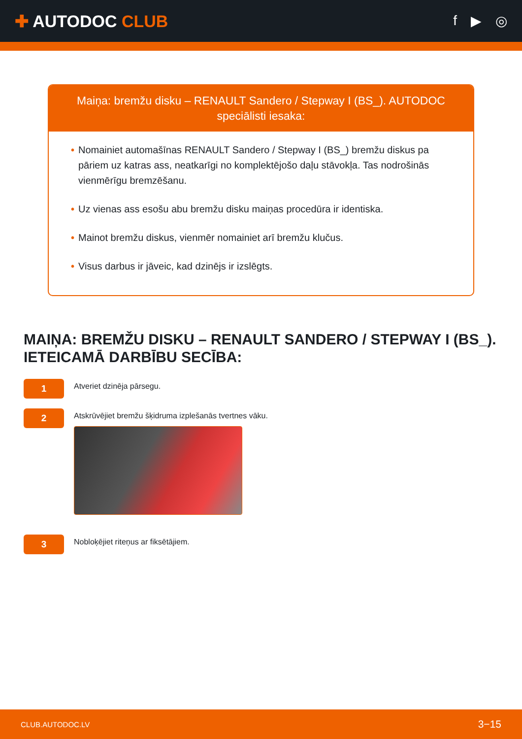✚ AUTODOC CLUB
f ▶ ◎
Maiņa: bremžu disku – RENAULT Sandero / Stepway I (BS_). AUTODOC speciālisti iesaka:
• Nomainiet automašīnas RENAULT Sandero / Stepway I (BS_) bremžu diskus pa pāriem uz katras ass, neatkarīgi no komplektējošo daļu stāvokļa. Tas nodrošinās vienmērīgu bremzēšanu.
• Uz vienas ass esošu abu bremžu disku maiņas procedūra ir identiska.
• Mainot bremžu diskus, vienmēr nomainiet arī bremžu klučus.
• Visus darbus ir jāveic, kad dzinējs ir izslēgts.
MAIŅA: BREMŽU DISKU – RENAULT SANDERO / STEPWAY I (BS_). IETEICAMĀ DARBĪBU SECĪBA:
1
Atveriet dzinēja pārsegu.
2
Atskrūvējiet bremžu šķidruma izplešanās tvertnes vāku.
3
Nobloķējiet riteņus ar fiksētājiem.
CLUB.AUTODOC.LV 3−15